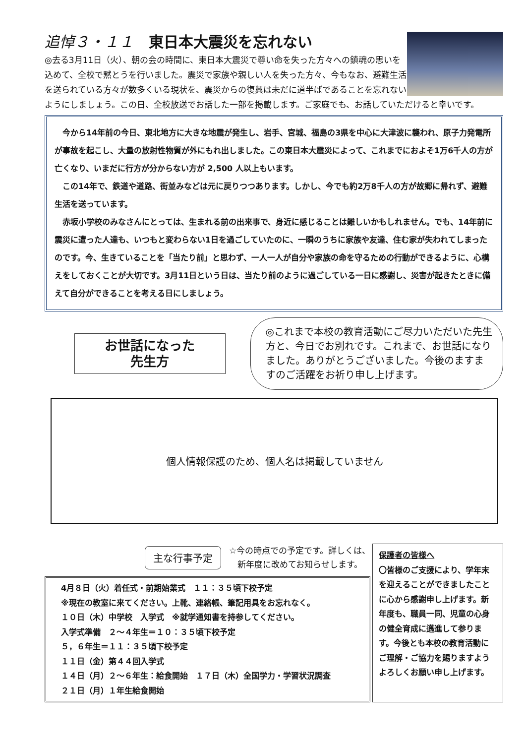追悼３・１１ 東日本大震災を忘れない
◎去る3月11日（火）、朝の会の時間に、東日本大震災で尊い命を失った方々への鎮魂の思いを込めて、全校で黙とうを行いました。震災で家族や親しい人を失った方々、今もなお、避難生活を送られている方々が数多くいる現状を、震災からの復興は未だに道半ばであることを忘れないようにしましょう。この日、全校放送でお話した一部を掲載します。ご家庭でも、お話していただけると幸いです。
今から14年前の今日、東北地方に大きな地震が発生し、岩手、宮城、福島の3県を中心に大津波に襲われ、原子力発電所が事故を起こし、大量の放射性物質が外にもれ出しました。この東日本大震災によって、これまでにおよそ1万6千人の方が亡くなり、いまだに行方が分からない方が 2,500 人以上もいます。
この14年で、鉄道や道路、街並みなどは元に戻りつつあります。しかし、今でも約2万8千人の方が故郷に帰れず、避難生活を送っています。
赤坂小学校のみなさんにとっては、生まれる前の出来事で、身近に感じることは難しいかもしれません。でも、14年前に震災に遭った人達も、いつもと変わらない1日を過ごしていたのに、一瞬のうちに家族や友達、住む家が失われてしまったのです。今、生きていることを「当たり前」と思わず、一人一人が自分や家族の命を守るための行動ができるように、心構えをしておくことが大切です。3月11日という日は、当たり前のように過ごしている一日に感謝し、災害が起きたときに備えて自分ができることを考える日にしましょう。
お世話になった
先生方
◎これまで本校の教育活動にご尽力いただいた先生方と、今日でお別れです。これまで、お世話になりました。ありがとうございました。今後のますますのご活躍をお祈り申し上げます。
個人情報保護のため、個人名は掲載していません
主な行事予定 ☆今の時点での予定です。詳しくは、
新年度に改めてお知らせします。
4月８日（火）着任式・前期始業式　１１：３５頃下校予定
※現在の教室に来てください。上靴、連絡帳、筆記用具をお忘れなく。
１０日（木）中学校　入学式　※就学通知書を持参してください。
入学式準備　２～４年生＝１０：３５頃下校予定
５，６年生＝１１：３５頃下校予定
１１日（金）第４４回入学式
１４日（月）２～６年生：給食開始　１７日（木）全国学力・学習状況調査
２１日（月）１年生給食開始
保護者の皆様へ
〇皆様のご支援により、学年末を迎えることができましたことに心から感謝申し上げます。新年度も、職員一同、児童の心身の健全育成に邁進して参ります。今後とも本校の教育活動にご理解・ご協力を賜りますようよろしくお願い申し上げます。